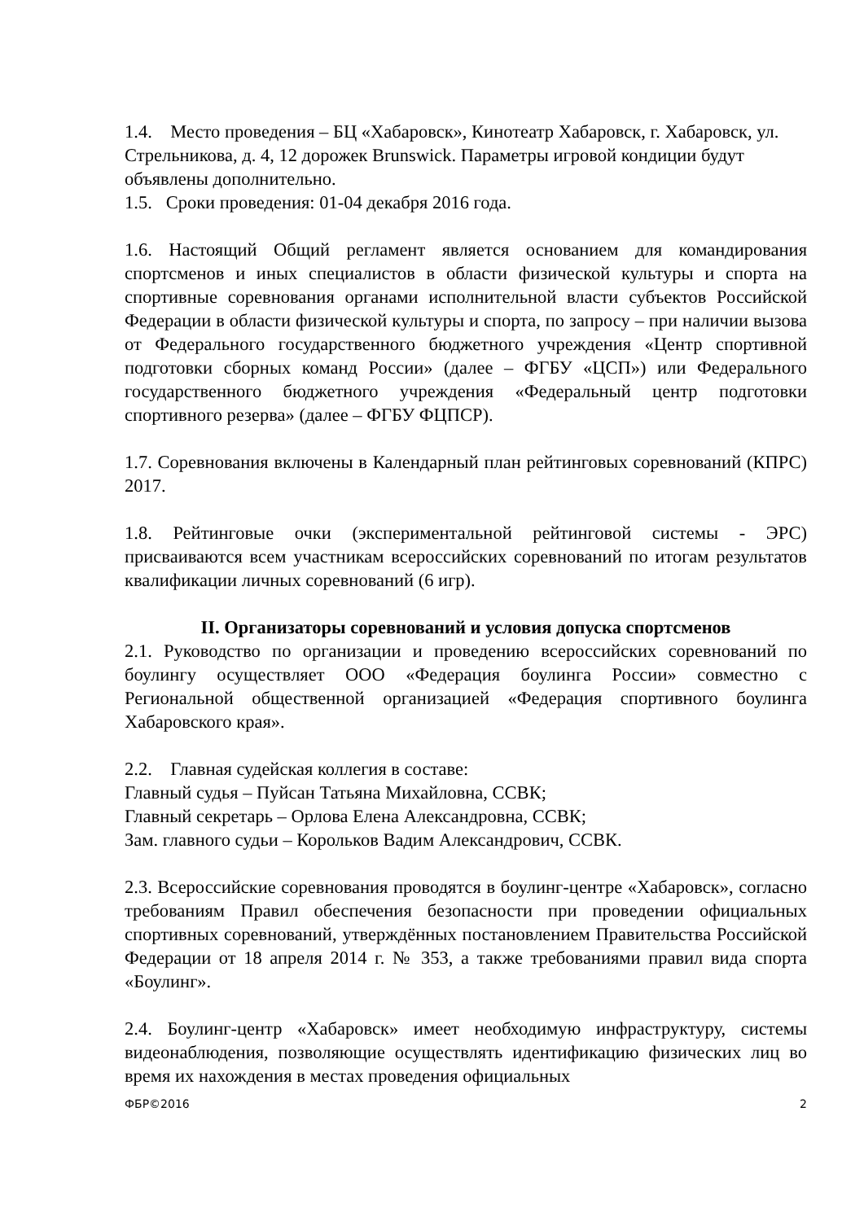1.4. Место проведения – БЦ «Хабаровск», Кинотеатр Хабаровск, г. Хабаровск, ул. Стрельникова, д. 4, 12 дорожек Brunswick. Параметры игровой кондиции будут объявлены дополнительно.
1.5. Сроки проведения: 01-04 декабря 2016 года.
1.6. Настоящий Общий регламент является основанием для командирования спортсменов и иных специалистов в области физической культуры и спорта на спортивные соревнования органами исполнительной власти субъектов Российской Федерации в области физической культуры и спорта, по запросу – при наличии вызова от Федерального государственного бюджетного учреждения «Центр спортивной подготовки сборных команд России» (далее – ФГБУ «ЦСП») или Федерального государственного бюджетного учреждения «Федеральный центр подготовки спортивного резерва» (далее – ФГБУ ФЦПСР).
1.7. Соревнования включены в Календарный план рейтинговых соревнований (КПРС) 2017.
1.8. Рейтинговые очки (экспериментальной рейтинговой системы - ЭРС) присваиваются всем участникам всероссийских соревнований по итогам результатов квалификации личных соревнований (6 игр).
II. Организаторы соревнований и условия допуска спортсменов
2.1. Руководство по организации и проведению всероссийских соревнований по боулингу осуществляет ООО «Федерация боулинга России» совместно с Региональной общественной организацией «Федерация спортивного боулинга Хабаровского края».
2.2. Главная судейская коллегия в составе:
Главный судья – Пуйсан Татьяна Михайловна, ССВК;
Главный секретарь – Орлова Елена Александровна, ССВК;
Зам. главного судьи – Корольков Вадим Александрович, ССВК.
2.3. Всероссийские соревнования проводятся в боулинг-центре «Хабаровск», согласно требованиям Правил обеспечения безопасности при проведении официальных спортивных соревнований, утверждённых постановлением Правительства Российской Федерации от 18 апреля 2014 г. № 353, а также требованиями правил вида спорта «Боулинг».
2.4. Боулинг-центр «Хабаровск» имеет необходимую инфраструктуру, системы видеонаблюдения, позволяющие осуществлять идентификацию физических лиц во время их нахождения в местах проведения официальных
ФБР©2016 2